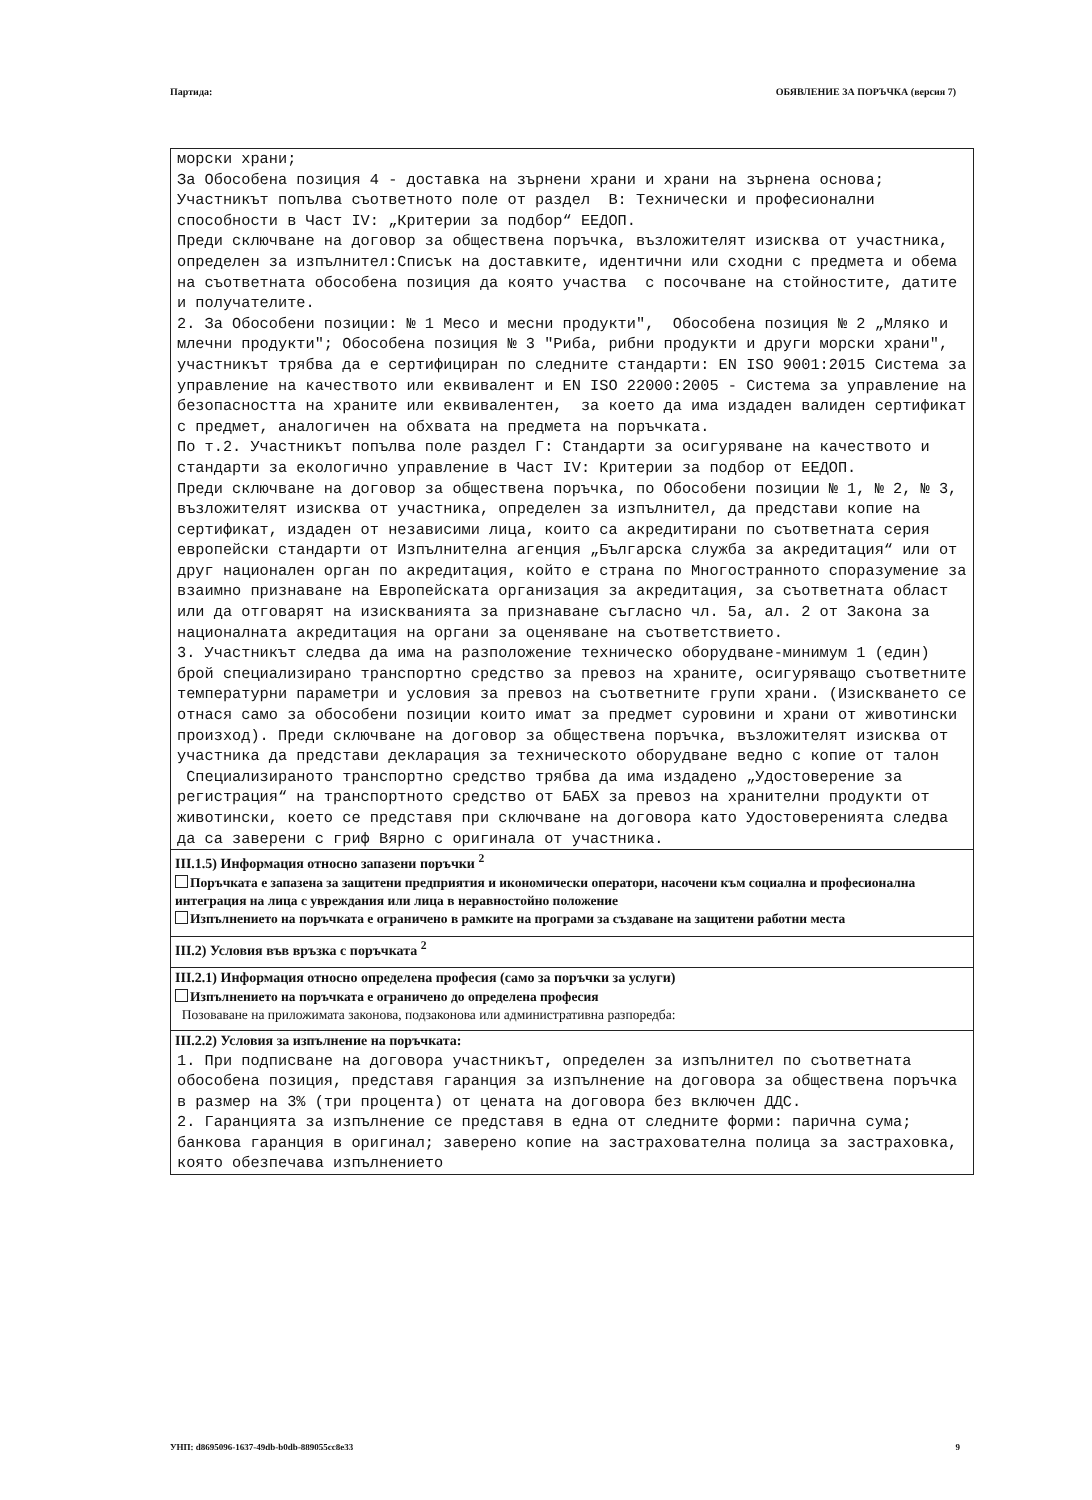Партида: ОБЯВЛЕНИЕ ЗА ПОРЪЧКА (версия 7)
морски храни; За Обособена позиция 4 - доставка на зърнени храни и храни на зърнена основа; Участникът попълва съответното поле от раздел В: Технически и професионални способности в Част IV: „Критерии за подбор“ ЕЕДОП. Преди сключване на договор за обществена поръчка, възложителят изисква от участника, определен за изпълнител:Списък на доставките, идентични или сходни с предмета и обема на съответната обособена позиция да която участва с посочване на стойностите, датите и получателите. 2. За Обособени позиции: № 1 Месо и месни продукти", Обособена позиция № 2 „Мляко и млечни продукти"; Обособена позиция № 3 "Риба, рибни продукти и други морски храни", участникът трябва да е сертифициран по следните стандарти: EN ISO 9001:2015 Система за управление на качеството или еквивалент и EN ISO 22000:2005 - Система за управление на безопасността на храните или еквивалентен, за което да има издаден валиден сертификат с предмет, аналогичен на обхвата на предмета на поръчката. По т.2. Участникът попълва поле раздел Г: Стандарти за осигуряване на качеството и стандарти за екологично управление в Част IV: Критерии за подбор от ЕЕДОП. Преди сключване на договор за обществена поръчка, по Обособени позиции № 1, № 2, № 3, възложителят изисква от участника, определен за изпълнител, да представи копие на сертификат, издаден от независими лица, които са акредитирани по съответната серия европейски стандарти от Изпълнителна агенция „Българска служба за акредитация“ или от друг национален орган по акредитация, който е страна по Многостранното споразумение за взаимно признаване на Европейската организация за акредитация, за съответната област или да отговарят на изискванията за признаване съгласно чл. 5а, ал. 2 от Закона за националната акредитация на органи за оценяване на съответствието. 3. Участникът следва да има на разположение техническо оборудване-минимум 1 (един) брой специализирано транспортно средство за превоз на храните, осигуряващо съответните температурни параметри и условия за превоз на съответните групи храни. (Изискването се отнася само за обособени позиции които имат за предмет суровини и храни от животински произход). Преди сключване на договор за обществена поръчка, възложителят изисква от участника да представи декларация за техническото оборудване ведно с копие от талон Специализираното транспортно средство трябва да има издадено „Удостоверение за регистрация“ на транспортното средство от БАБХ за превоз на хранителни продукти от животински, което се представя при сключване на договора като Удостоверенията следва да са заверени с гриф Вярно с оригинала от участника.
III.1.5) Информация относно запазени поръчки <sup>2</sup>
Поръчката е запазена за защитени предприятия и икономически оператори, насочени към социална и професионална интеграция на лица с увреждания или лица в неравностойно положение
Изпълнението на поръчката е ограничено в рамките на програми за създаване на защитени работни места
III.2) Условия във връзка с поръчката <sup>2</sup>
III.2.1) Информация относно определена професия (само за поръчки за услуги)
Изпълнението на поръчката е ограничено до определена професия
Позоваване на приложимата законова, подзаконова или административна разпоредба:
III.2.2) Условия за изпълнение на поръчката:
1. При подписване на договора участникът, определен за изпълнител по съответната обособена позиция, представя гаранция за изпълнение на договора за обществена поръчка в размер на 3% (три процента) от цената на договора без включен ДДС. 2. Гаранцията за изпълнение се представя в една от следните форми: парична сума; банкова гаранция в оригинал; заверено копие на застрахователна полица за застраховка, която обезпечава изпълнението
УНП: d8695096-1637-49db-b0db-889055cc8e33 9